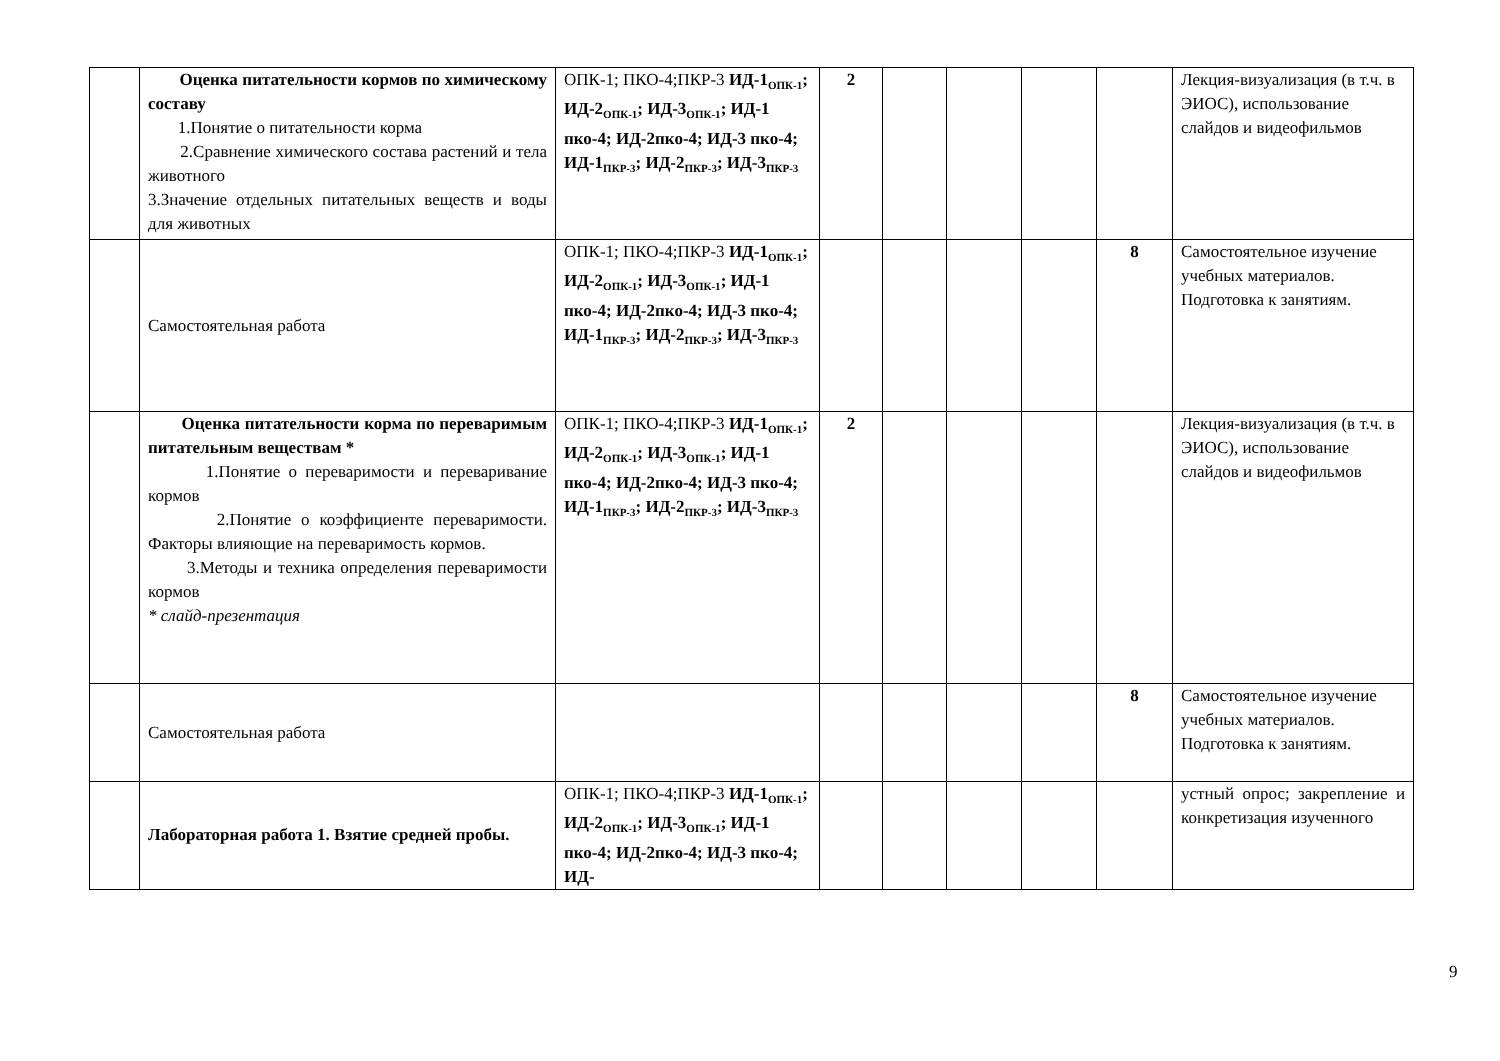| | Оценка питательности кормов по химическому составу 1.Понятие о питательности корма 2.Сравнение химического состава растений и тела животного 3.Значение отдельных питательных веществ и воды для животных | ОПК-1; ПКО-4;ПКР-3 ИД-1<sub>ОПК-1</sub>; ИД-2<sub>ОПК-1</sub>; ИД-3<sub>ОПК-1</sub>; ИД-1 пко-4; ИД-2пко-4; ИД-3 пко-4; ИД-1<sub>ПКР-3</sub>; ИД-2<sub>ПКР-3</sub>; ИД-3<sub>ПКР-3</sub> | 2 | | | | | Лекция-визуализация (в т.ч. в ЭИОС), использование слайдов и видеофильмов |
| | Самостоятельная работа | ОПК-1; ПКО-4;ПКР-3 ИД-1<sub>ОПК-1</sub>; ИД-2<sub>ОПК-1</sub>; ИД-3<sub>ОПК-1</sub>; ИД-1 пко-4; ИД-2пко-4; ИД-3 пко-4; ИД-1<sub>ПКР-3</sub>; ИД-2<sub>ПКР-3</sub>; ИД-3<sub>ПКР-3</sub> | | | | | 8 | Самостоятельное изучение учебных материалов. Подготовка к занятиям. |
| | Оценка питательности корма по переваримым питательным веществам * 1.Понятие о переваримости и переваривание кормов 2.Понятие о коэффициенте переваримости. Факторы влияющие на переваримость кормов. 3.Методы и техника определения переваримости кормов * слайд-презентация | ОПК-1; ПКО-4;ПКР-3 ИД-1<sub>ОПК-1</sub>; ИД-2<sub>ОПК-1</sub>; ИД-3<sub>ОПК-1</sub>; ИД-1 пко-4; ИД-2пко-4; ИД-3 пко-4; ИД-1<sub>ПКР-3</sub>; ИД-2<sub>ПКР-3</sub>; ИД-3<sub>ПКР-3</sub> | 2 | | | | | Лекция-визуализация (в т.ч. в ЭИОС), использование слайдов и видеофильмов |
| | Самостоятельная работа | | | | | | 8 | Самостоятельное изучение учебных материалов. Подготовка к занятиям. |
| | Лабораторная работа 1. Взятие средней пробы. | ОПК-1; ПКО-4;ПКР-3 ИД-1<sub>ОПК-1</sub>; ИД-2<sub>ОПК-1</sub>; ИД-3<sub>ОПК-1</sub>; ИД-1 пко-4; ИД-2пко-4; ИД-3 пко-4; ИД- | | | | | | устный опрос; закрепление и конкретизация изученного |
9